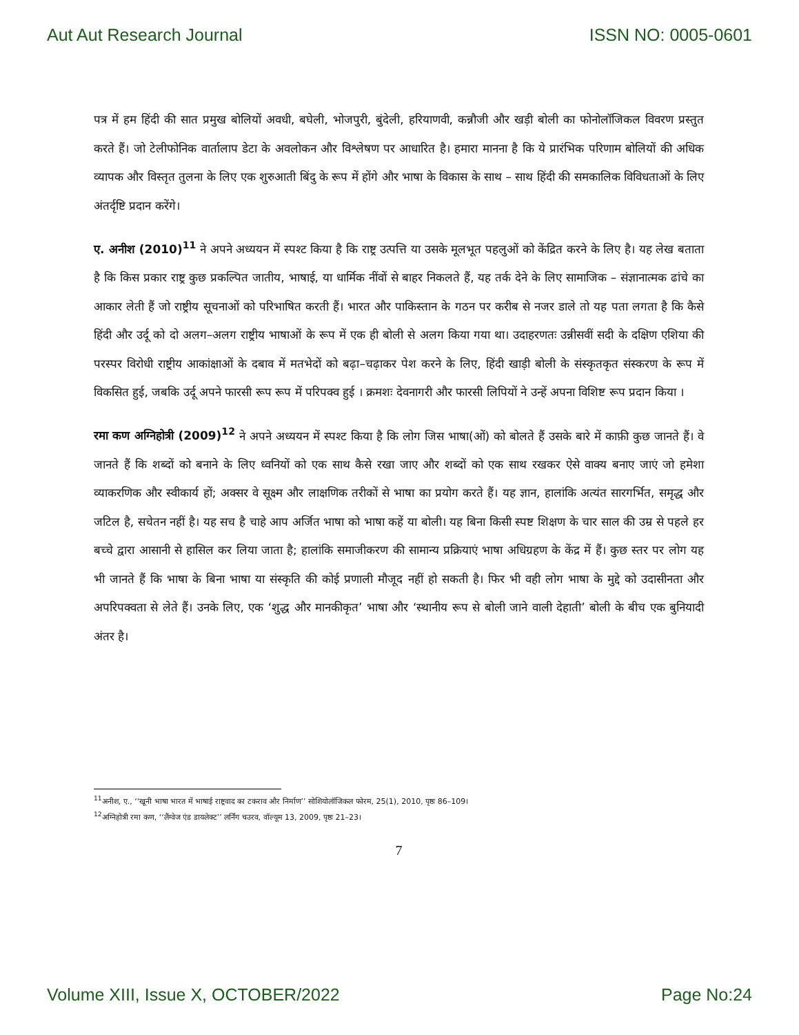Aut Aut Research Journal ISSN NO: 0005-0601
पत्र में हम हिंदी की सात प्रमुख बोलियों अवधी, बघेली, भोजपुरी, बुंदेली, हरियाणवी, कन्नौजी और खड़ी बोली का फोनोलॉजिकल विवरण प्रस्तुत करते हैं। जो टेलीफोनिक वार्तालाप डेटा के अवलोकन और विश्लेषण पर आधारित है। हमारा मानना है कि ये प्रारंभिक परिणाम बोलियों की अधिक व्यापक और विस्तृत तुलना के लिए एक शुरुआती बिंदु के रूप में होंगे और भाषा के विकास के साथ – साथ हिंदी की समकालिक विविधताओं के लिए अंतर्दृष्टि प्रदान करेंगे।
ए. अनीश (2010)<sup>11</sup> ने अपने अध्ययन में स्पश्ट किया है कि राष्ट्र उत्पत्ति या उसके मूलभूत पहलुओं को केंद्रित करने के लिए है। यह लेख बताता है कि किस प्रकार राष्ट्र कुछ प्रकल्पित जातीय, भाषाई, या धार्मिक नींवों से बाहर निकलते हैं, यह तर्क देने के लिए सामाजिक – संज्ञानात्मक ढांचे का आकार लेती हैं जो राष्ट्रीय सूचनाओं को परिभाषित करती हैं। भारत और पाकिस्तान के गठन पर करीब से नजर डाले तो यह पता लगता है कि कैसे हिंदी और उर्दू को दो अलग–अलग राष्ट्रीय भाषाओं के रूप में एक ही बोली से अलग किया गया था। उदाहरणतः उन्नीसवीं सदी के दक्षिण एशिया की परस्पर विरोधी राष्ट्रीय आकांक्षाओं के दबाव में मतभेदों को बढ़ा–चढ़ाकर पेश करने के लिए, हिंदी खाड़ी बोली के संस्कृतकृत संस्करण के रूप में विकसित हुई, जबकि उर्दू अपने फारसी रूप रूप में परिपक्व हुई । क्रमशः देवनागरी और फारसी लिपियों ने उन्हें अपना विशिष्ट रूप प्रदान किया ।
रमा कण अग्निहोत्री (2009)<sup>12</sup> ने अपने अध्ययन में स्पश्ट किया है कि लोग जिस भाषा(ओं) को बोलते हैं उसके बारे में काफ़ी कुछ जानते हैं। वे जानते हैं कि शब्दों को बनाने के लिए ध्वनियों को एक साथ कैसे रखा जाए और शब्दों को एक साथ रखकर ऐसे वाक्य बनाए जाएं जो हमेशा व्याकरणिक और स्वीकार्य हों; अक्सर वे सूक्ष्म और लाक्षणिक तरीकों से भाषा का प्रयोग करते हैं। यह ज्ञान, हालांकि अत्यंत सारगर्भित, समृद्ध और जटिल है, सचेतन नहीं है। यह सच है चाहे आप अर्जित भाषा को भाषा कहें या बोली। यह बिना किसी स्पष्ट शिक्षण के चार साल की उम्र से पहले हर बच्चे द्वारा आसानी से हासिल कर लिया जाता है; हालांकि समाजीकरण की सामान्य प्रक्रियाएं भाषा अधिग्रहण के केंद्र में हैं। कुछ स्तर पर लोग यह भी जानते हैं कि भाषा के बिना भाषा या संस्कृति की कोई प्रणाली मौजूद नहीं हो सकती है। फिर भी वही लोग भाषा के मुद्दे को उदासीनता और अपरिपक्वता से लेते हैं। उनके लिए, एक ‘शुद्ध और मानकीकृत’ भाषा और ‘स्थानीय रूप से बोली जाने वाली देहाती’ बोली के बीच एक बुनियादी अंतर है।
<sup>11</sup> अनीश, ए., ‘‘खूनी भाषा भारत में भाषाई राष्ट्रवाद का टकराव और निर्माण’’ सोशियोलॉजिकल फोरम, 25(1), 2010, पृष्ठः 86–109।
<sup>12</sup> अग्निहोत्री रमा कण, ‘‘लैंग्वेज एंड डायलेक्ट’’ लर्निंग चउरव, वॉल्यूम 13, 2009, पृष्ठः 21–23।
7
Volume XIII, Issue X, OCTOBER/2022 Page No:24